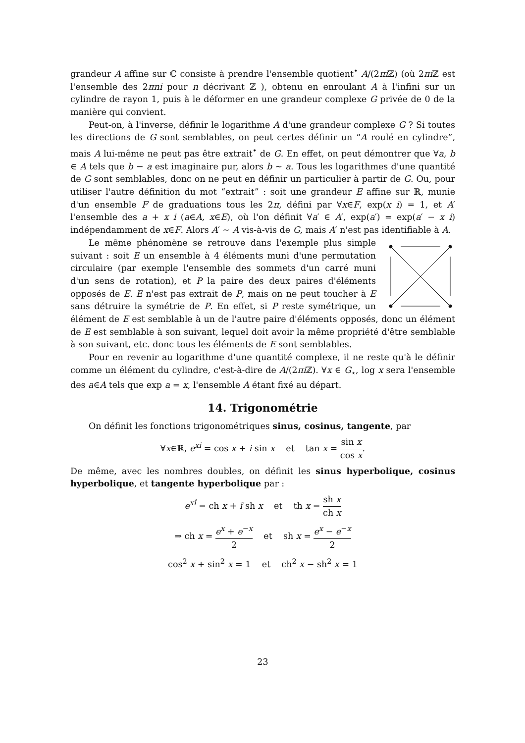grandeur A affine sur ℂ consiste à prendre l'ensemble quotient<sup>•</sup> A/(2πi ℤ) (où 2πi ℤ est l'ensemble des 2πni pour n décrivant ℤ ), obtenu en enroulant A à l'infini sur un cylindre de rayon 1, puis à le déformer en une grandeur complexe G privée de 0 de la manière qui convient.
Peut-on, à l'inverse, définir le logarithme A d'une grandeur complexe G ? Si toutes les directions de G sont semblables, on peut certes définir un “A roulé en cylindre”, mais A lui-même ne peut pas être extrait<sup>•</sup> de G. En effet, on peut démontrer que ∀a, b ∈ A tels que b − a est imaginaire pur, alors b ∼ a. Tous les logarithmes d'une quantité de G sont semblables, donc on ne peut en définir un particulier à partir de G. Ou, pour utiliser l'autre définition du mot “extrait” : soit une grandeur E affine sur ℝ, munie d'un ensemble F de graduations tous les 2π, défini par ∀x∈F, exp(x i) = 1, et A′ l'ensemble des a + x i (a∈A, x∈E), où l'on définit ∀a′ ∈ A′, exp(a′) = exp(a′ − x i) indépendamment de x∈F. Alors A′ ∼ A vis-à-vis de G, mais A′ n'est pas identifiable à A.
Le même phénomène se retrouve dans l'exemple plus simple suivant : soit E un ensemble à 4 éléments muni d'une permutation circulaire (par exemple l'ensemble des sommets d'un carré muni d'un sens de rotation), et P la paire des deux paires d'éléments opposés de E. E n'est pas extrait de P, mais on ne peut toucher à E sans détruire la symétrie de P. En effet, si P reste symétrique, un élément de E est semblable à un de l'autre paire d'éléments opposés, donc un élément de E est semblable à son suivant, lequel doit avoir la même propriété d'être semblable à son suivant, etc. donc tous les éléments de E sont semblables.
Pour en revenir au logarithme d'une quantité complexe, il ne reste qu'à le définir comme un élément du cylindre, c'est-à-dire de A/(2πi ℤ). ∀x ∈ G<sub>⋆</sub>, log x sera l'ensemble des a∈A tels que exp a = x, l'ensemble A étant fixé au départ.
14. Trigonométrie
On définit les fonctions trigonométriques sinus, cosinus, tangente, par
∀x∈ℝ, e<sup>xi</sup> = cos x + i sin x et tan x = sin x cos x.
De même, avec les nombres doubles, on définit les sinus hyperbolique, cosinus hyperbolique, et tangente hyperbolique par :
e<sup>xî</sup> = ch x + î sh x et th x = sh x ch x
⇒ ch x = e<sup>x</sup> + e<sup>−x</sup> 2 et sh x = e<sup>x</sup> − e<sup>−x</sup> 2
cos<sup>2</sup> x + sin<sup>2</sup> x = 1 et ch<sup>2</sup> x − sh<sup>2</sup> x = 1
23